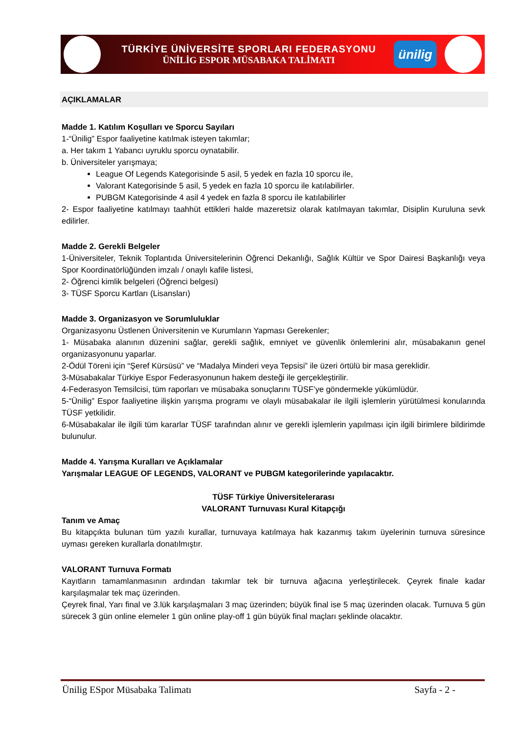TÜRKİYE ÜNİVERSİTE SPORLARI FEDERASYONU
ÜNİLİG ESPOR MÜSABAKA TALİMATI
ünilig
AÇIKLAMALAR
Madde 1. Katılım Koşulları ve Sporcu Sayıları
1-“Ünilig” Espor faaliyetine katılmak isteyen takımlar;
a. Her takım 1 Yabancı uyruklu sporcu oynatabilir.
b. Üniversiteler yarışmaya;
League Of Legends Kategorisinde 5 asil, 5 yedek en fazla 10 sporcu ile,
Valorant Kategorisinde 5 asil, 5 yedek en fazla 10 sporcu ile katılabilirler.
PUBGM Kategorisinde 4 asil 4 yedek en fazla 8 sporcu ile katılabilirler
2- Espor faaliyetine katılmayı taahhüt ettikleri halde mazeretsiz olarak katılmayan takımlar, Disiplin Kuruluna sevk edilirler.
Madde 2. Gerekli Belgeler
1-Üniversiteler, Teknik Toplantıda Üniversitelerinin Öğrenci Dekanlığı, Sağlık Kültür ve Spor Dairesi Başkanlığı veya Spor Koordinatörlüğünden imzalı / onaylı kafile listesi,
2- Öğrenci kimlik belgeleri (Öğrenci belgesi)
3- TÜSF Sporcu Kartları (Lisansları)
Madde 3. Organizasyon ve Sorumluluklar
Organizasyonu Üstlenen Üniversitenin ve Kurumların Yapması Gerekenler;
1- Müsabaka alanının düzenini sağlar, gerekli sağlık, emniyet ve güvenlik önlemlerini alır, müsabakanın genel organizasyonunu yaparlar.
2-Ödül Töreni için “Şeref Kürsüsü” ve “Madalya Minderi veya Tepsisi” ile üzeri örtülü bir masa gereklidir.
3-Müsabakalar Türkiye Espor Federasyonunun hakem desteği ile gerçekleştirilir.
4-Federasyon Temsilcisi, tüm raporları ve müsabaka sonuçlarını TÜSF’ye göndermekle yükümlüdür.
5-“Ünilig” Espor faaliyetine ilişkin yarışma programı ve olaylı müsabakalar ile ilgili işlemlerin yürütülmesi konularında TÜSF yetkilidir.
6-Müsabakalar ile ilgili tüm kararlar TÜSF tarafından alınır ve gerekli işlemlerin yapılması için ilgili birimlere bildirimde bulunulur.
Madde 4. Yarışma Kuralları ve Açıklamalar
Yarışmalar LEAGUE OF LEGENDS, VALORANT ve PUBGM kategorilerinde yapılacaktır.
TÜSF Türkiye Üniversitelerarası
VALORANT Turnuvası Kural Kitapçığı
Tanım ve Amaç
Bu kitapçıkta bulunan tüm yazılı kurallar, turnuvaya katılmaya hak kazanmış takım üyelerinin turnuva süresince uyması gereken kurallarla donatılmıştır.
VALORANT Turnuva Formatı
Kayıtların tamamlanmasının ardından takımlar tek bir turnuva ağacına yerleştirilecek. Çeyrek finale kadar karşılaşmalar tek maç üzerinden.
Çeyrek final, Yarı final ve 3.lük karşılaşmaları 3 maç üzerinden; büyük final ise 5 maç üzerinden olacak. Turnuva 5 gün sürecek 3 gün online elemeler 1 gün online play-off 1 gün büyük final maçları şeklinde olacaktır.
Ünilig ESpor Müsabaka Talimatı Sayfa - 2 -